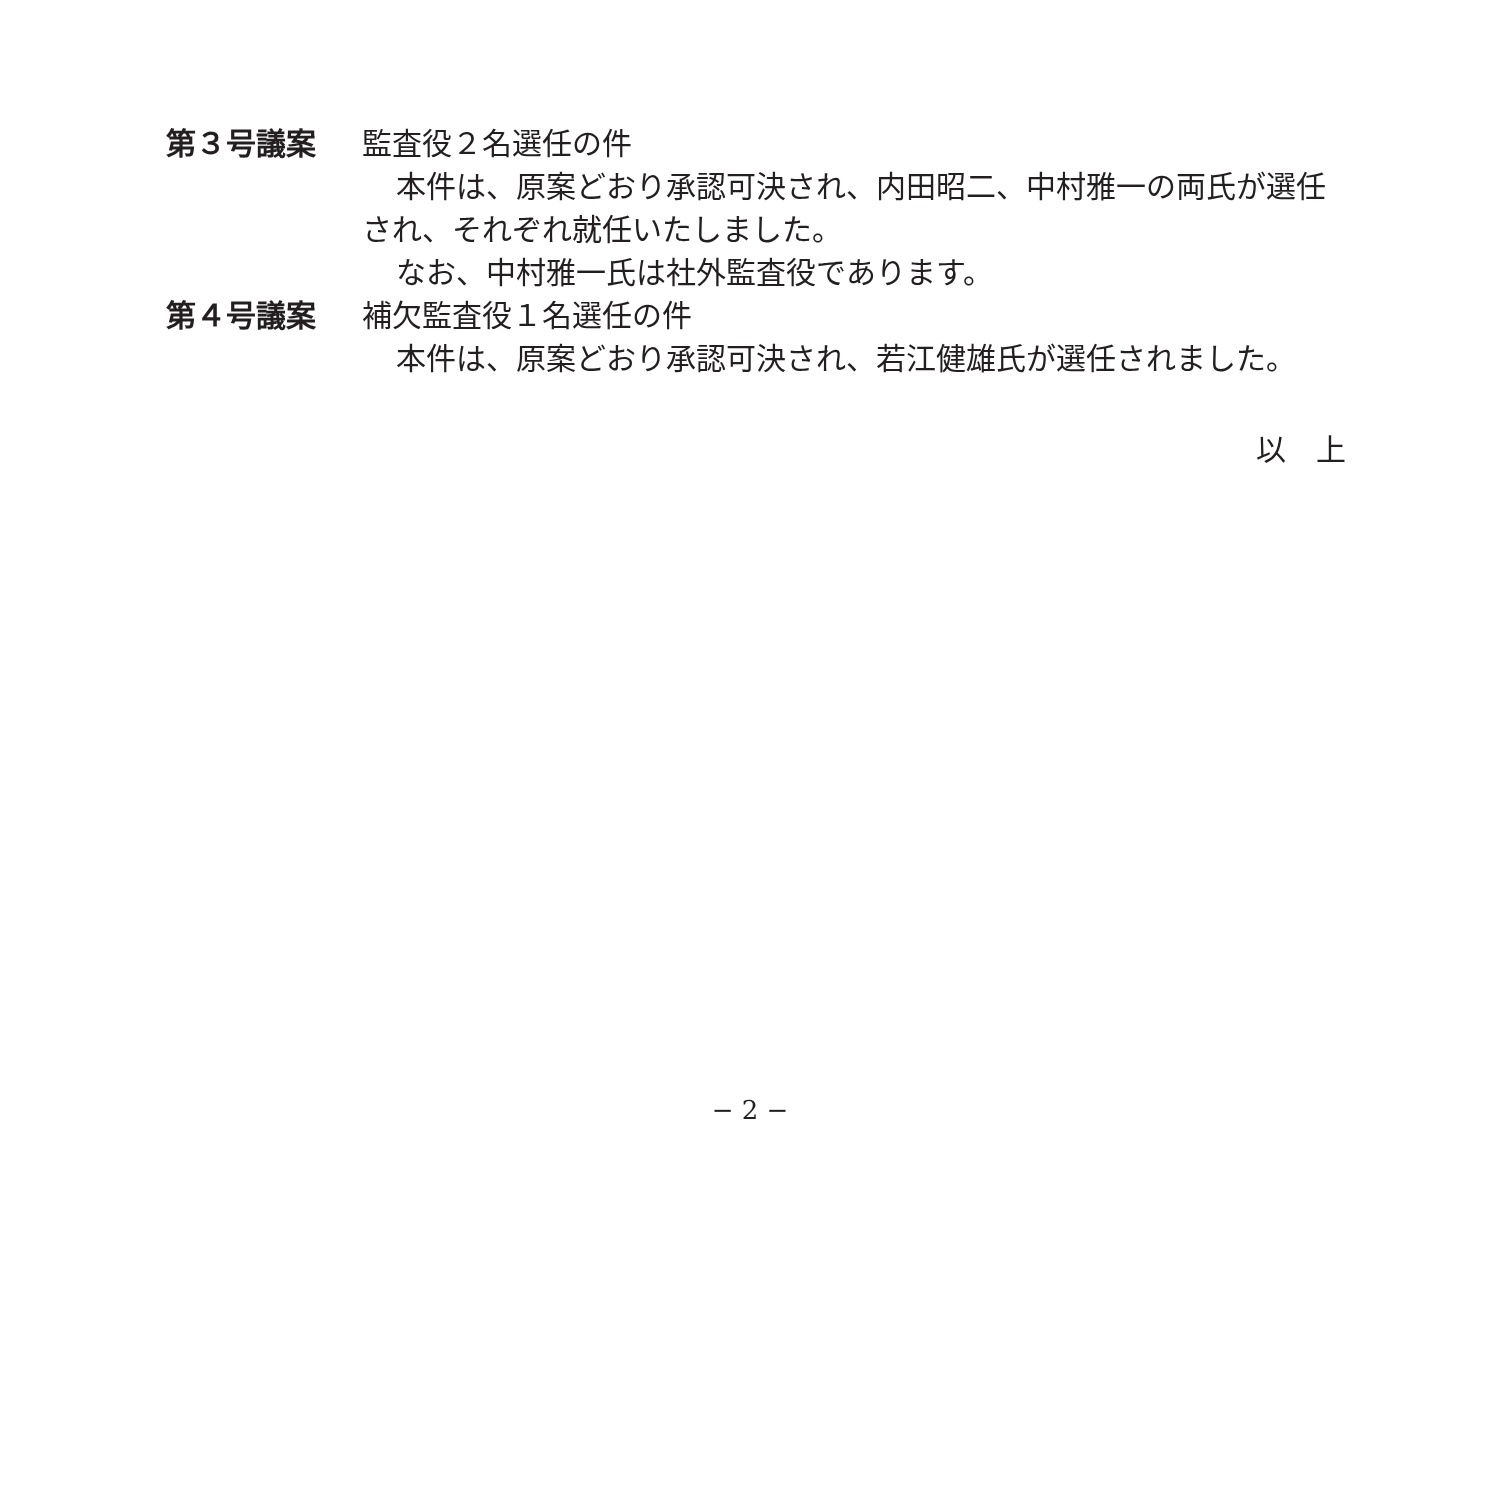第３号議案 監査役２名選任の件
本件は、原案どおり承認可決され、内田昭二、中村雅一の両氏が選任され、それぞれ就任いたしました。
なお、中村雅一氏は社外監査役であります。
第４号議案 補欠監査役１名選任の件
本件は、原案どおり承認可決され、若江健雄氏が選任されました。
以　上
− 2 −